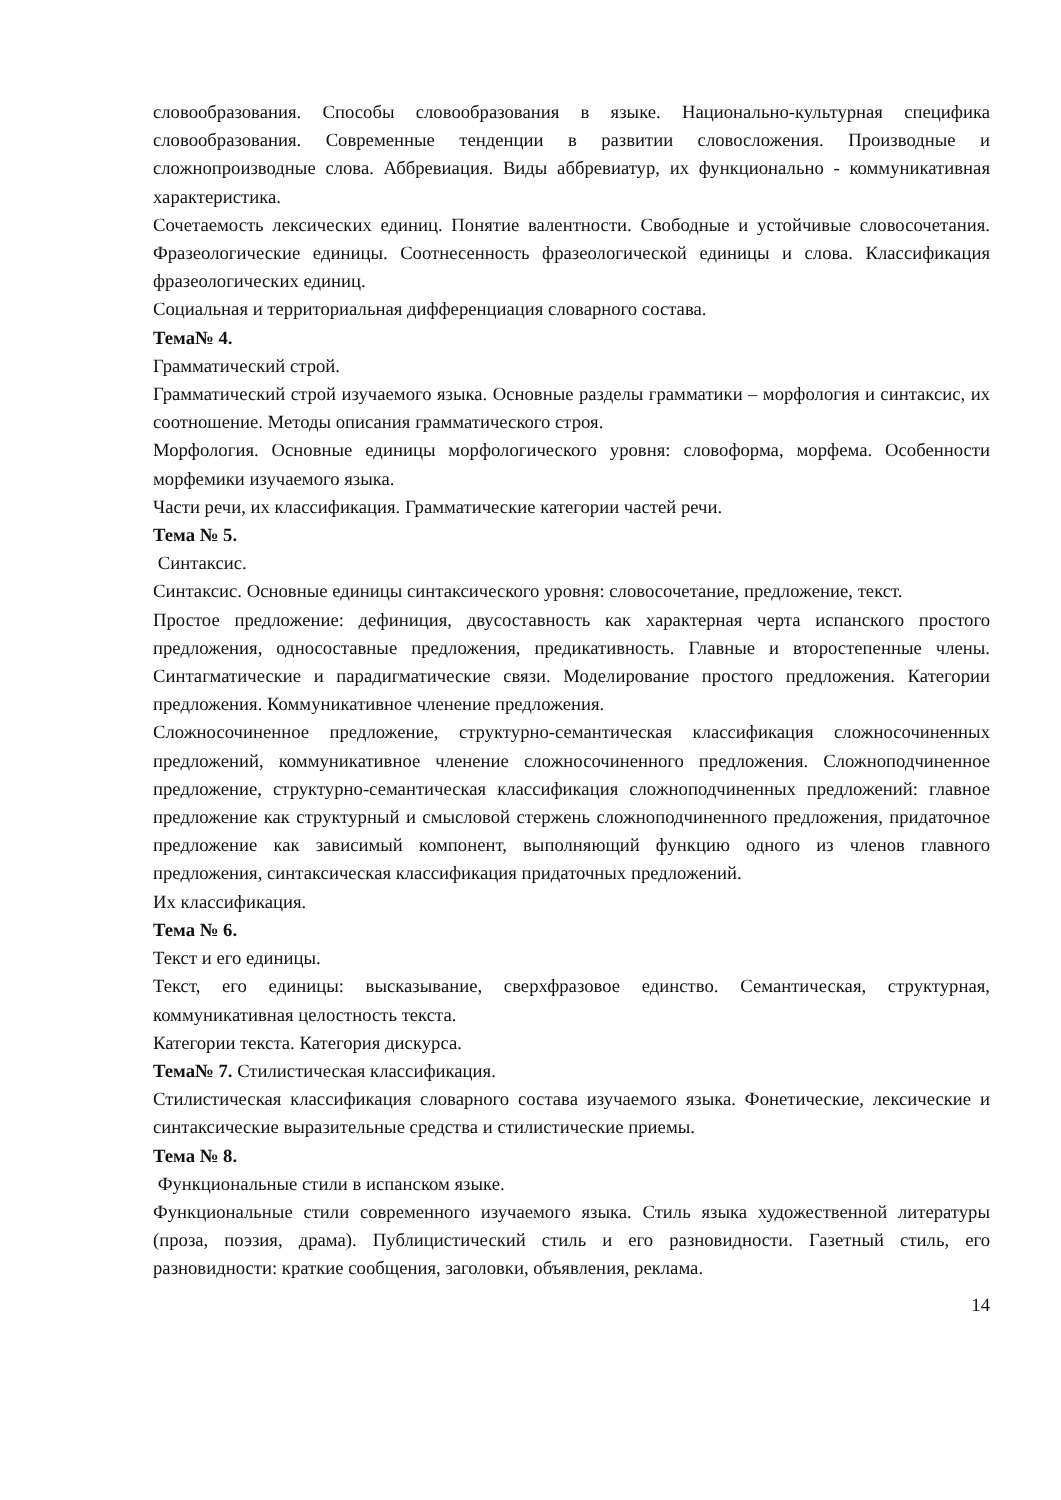словообразования. Способы словообразования в языке. Национально-культурная специфика словообразования. Современные тенденции в развитии словосложения. Производные и сложнопроизводные слова. Аббревиация. Виды аббревиатур, их функционально - коммуникативная характеристика.
Сочетаемость лексических единиц. Понятие валентности. Свободные и устойчивые словосочетания. Фразеологические единицы. Соотнесенность фразеологической единицы и слова. Классификация фразеологических единиц.
Социальная и территориальная дифференциация словарного состава.
Тема№ 4.
Грамматический строй.
Грамматический строй изучаемого языка. Основные разделы грамматики – морфология и синтаксис, их соотношение. Методы описания грамматического строя.
Морфология. Основные единицы морфологического уровня: словоформа, морфема. Особенности морфемики изучаемого языка.
Части речи, их классификация. Грамматические категории частей речи.
Тема № 5.
Синтаксис.
Синтаксис. Основные единицы синтаксического уровня: словосочетание, предложение, текст.
Простое предложение: дефиниция, двусоставность как характерная черта испанского простого предложения, односоставные предложения, предикативность. Главные и второстепенные члены. Синтагматические и парадигматические связи. Моделирование простого предложения. Категории предложения. Коммуникативное членение предложения.
Сложносочиненное предложение, структурно-семантическая классификация сложносочиненных предложений, коммуникативное членение сложносочиненного предложения. Сложноподчиненное предложение, структурно-семантическая классификация сложноподчиненных предложений: главное предложение как структурный и смысловой стержень сложноподчиненного предложения, придаточное предложение как зависимый компонент, выполняющий функцию одного из членов главного предложения, синтаксическая классификация придаточных предложений.
Их классификация.
Тема № 6.
Текст и его единицы.
Текст, его единицы: высказывание, сверхфразовое единство. Семантическая, структурная, коммуникативная целостность текста.
Категории текста. Категория дискурса.
Тема№ 7. Стилистическая классификация.
Стилистическая классификация словарного состава изучаемого языка. Фонетические, лексические и синтаксические выразительные средства и стилистические приемы.
Тема № 8.
Функциональные стили в испанском языке.
Функциональные стили современного изучаемого языка. Стиль языка художественной литературы (проза, поэзия, драма). Публицистический стиль и его разновидности. Газетный стиль, его разновидности: краткие сообщения, заголовки, объявления, реклама.
14